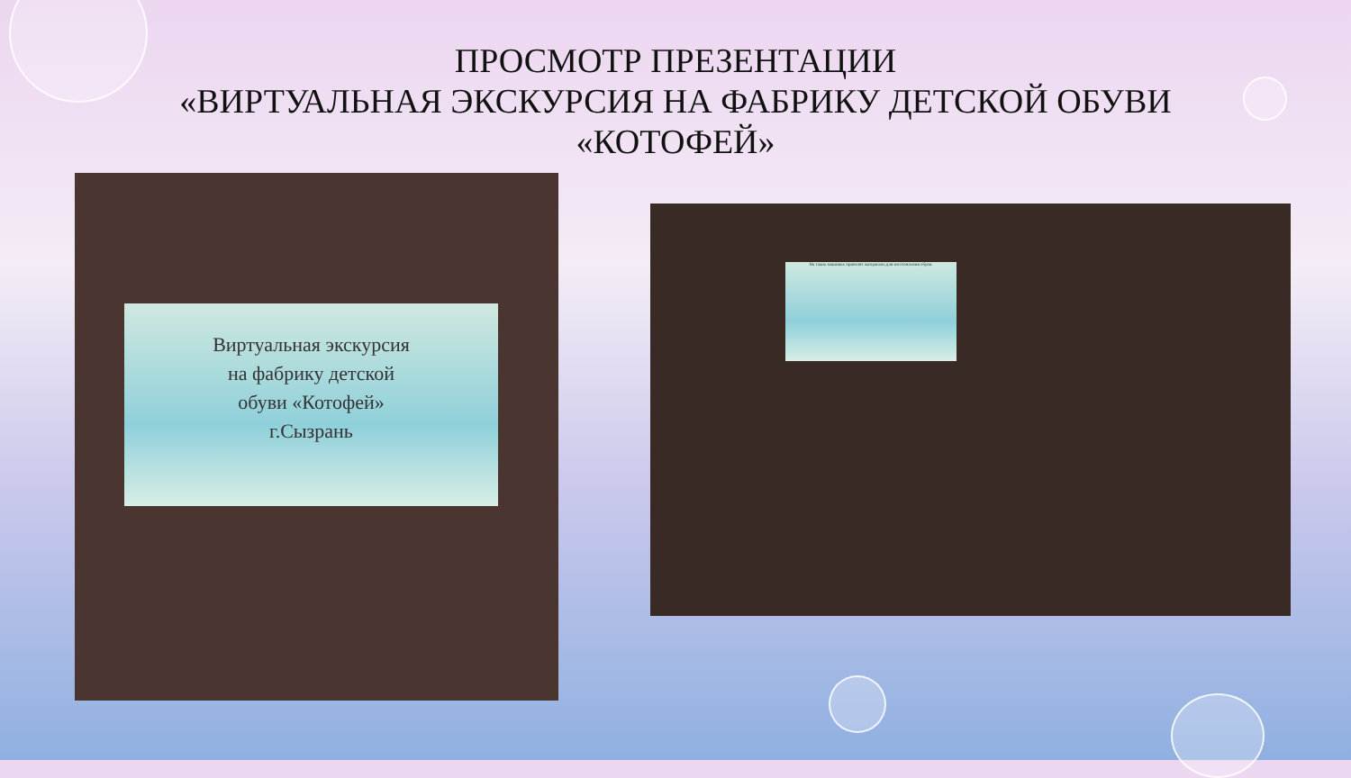ПРОСМОТР ПРЕЗЕНТАЦИИ
«ВИРТУАЛЬНАЯ ЭКСКУРСИЯ НА ФАБРИКУ ДЕТСКОЙ ОБУВИ
«КОТОФЕЙ»
Виртуальная экскурсия
на фабрику детской
обуви «Котофей»
г.Сызрань
На таких машинах привозят материалы для изготовления обуви.